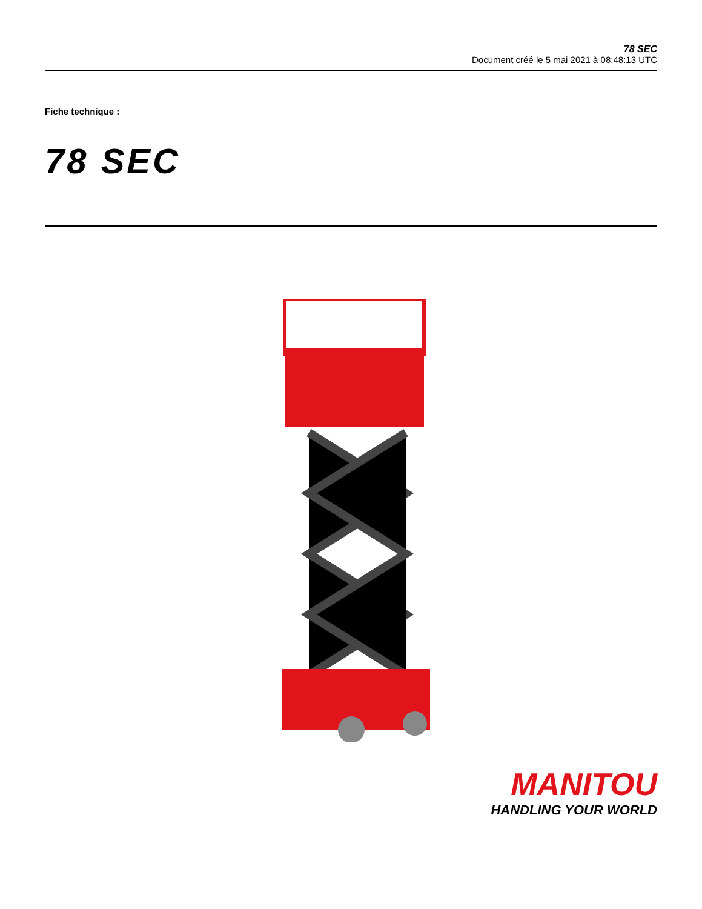78 SEC
Document créé le 5 mai 2021 à 08:48:13 UTC
Fiche technique :
78 SEC
MANITOU
HANDLING YOUR WORLD